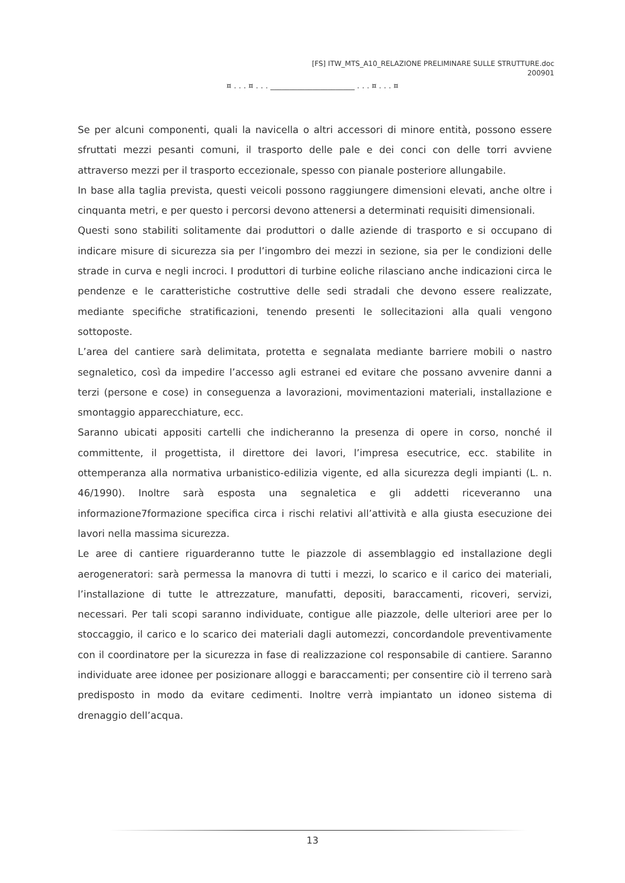[FS] ITW_MTS_A10_RELAZIONE PRELIMINARE SULLE STRUTTURE.doc
200901
¤ . . . ¤ . . . ______________________ . . . ¤ . . . ¤
Se per alcuni componenti, quali la navicella o altri accessori di minore entità, possono essere sfruttati mezzi pesanti comuni, il trasporto delle pale e dei conci con delle torri avviene attraverso mezzi per il trasporto eccezionale, spesso con pianale posteriore allungabile.
In base alla taglia prevista, questi veicoli possono raggiungere dimensioni elevati, anche oltre i cinquanta metri, e per questo i percorsi devono attenersi a determinati requisiti dimensionali.
Questi sono stabiliti solitamente dai produttori o dalle aziende di trasporto e si occupano di indicare misure di sicurezza sia per l’ingombro dei mezzi in sezione, sia per le condizioni delle strade in curva e negli incroci. I produttori di turbine eoliche rilasciano anche indicazioni circa le pendenze e le caratteristiche costruttive delle sedi stradali che devono essere realizzate, mediante specifiche stratificazioni, tenendo presenti le sollecitazioni alla quali vengono sottoposte.
L’area del cantiere sarà delimitata, protetta e segnalata mediante barriere mobili o nastro segnaletico, così da impedire l’accesso agli estranei ed evitare che possano avvenire danni a terzi (persone e cose) in conseguenza a lavorazioni, movimentazioni materiali, installazione e smontaggio apparecchiature, ecc.
Saranno ubicati appositi cartelli che indicheranno la presenza di opere in corso, nonché il committente, il progettista, il direttore dei lavori, l’impresa esecutrice, ecc. stabilite in ottemperanza alla normativa urbanistico-edilizia vigente, ed alla sicurezza degli impianti (L. n. 46/1990). Inoltre sarà esposta una segnaletica e gli addetti riceveranno una informazione7formazione specifica circa i rischi relativi all’attività e alla giusta esecuzione dei lavori nella massima sicurezza.
Le aree di cantiere riguarderanno tutte le piazzole di assemblaggio ed installazione degli aerogeneratori: sarà permessa la manovra di tutti i mezzi, lo scarico e il carico dei materiali, l’installazione di tutte le attrezzature, manufatti, depositi, baraccamenti, ricoveri, servizi, necessari. Per tali scopi saranno individuate, contigue alle piazzole, delle ulteriori aree per lo stoccaggio, il carico e lo scarico dei materiali dagli automezzi, concordandole preventivamente con il coordinatore per la sicurezza in fase di realizzazione col responsabile di cantiere. Saranno individuate aree idonee per posizionare alloggi e baraccamenti; per consentire ciò il terreno sarà predisposto in modo da evitare cedimenti. Inoltre verrà impiantato un idoneo sistema di drenaggio dell’acqua.
13